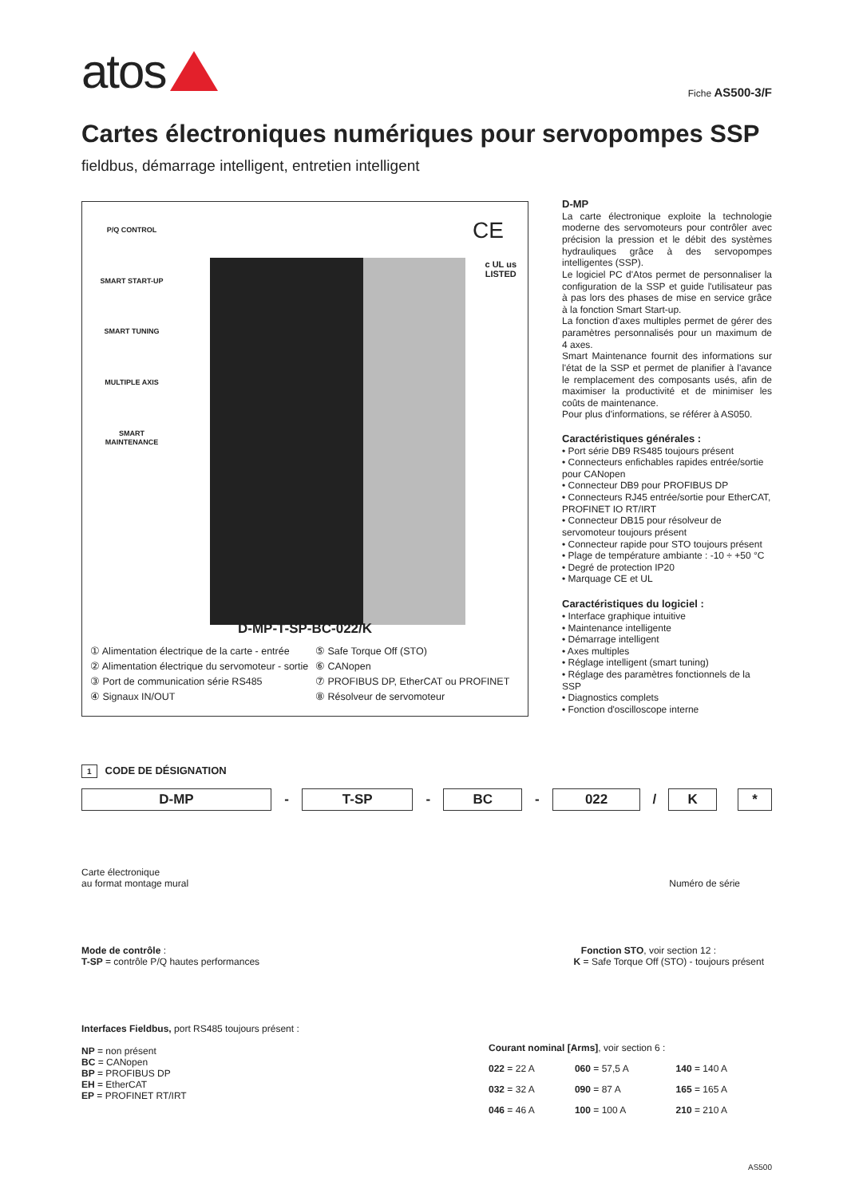atos
Fiche AS500-3/F
Cartes électroniques numériques pour servopompes SSP
fieldbus, démarrage intelligent, entretien intelligent
P/Q CONTROL
SMART START-UP
SMART TUNING
MULTIPLE AXIS
SMART MAINTENANCE
CE
c UL us
LISTED
D-MP-T-SP-BC-022/K
① Alimentation électrique de la carte - entrée
⑤ Safe Torque Off (STO)
② Alimentation électrique du servomoteur - sortie
⑥ CANopen
③ Port de communication série RS485
⑦ PROFIBUS DP, EtherCAT ou PROFINET
④ Signaux IN/OUT
⑧ Résolveur de servomoteur
D-MP
La carte électronique exploite la technologie moderne des servomoteurs pour contrôler avec précision la pression et le débit des systèmes hydrauliques grâce à des servopompes intelligentes (SSP).
Le logiciel PC d'Atos permet de personnaliser la configuration de la SSP et guide l'utilisateur pas à pas lors des phases de mise en service grâce à la fonction Smart Start-up.
La fonction d'axes multiples permet de gérer des paramètres personnalisés pour un maximum de 4 axes.
Smart Maintenance fournit des informations sur l'état de la SSP et permet de planifier à l'avance le remplacement des composants usés, afin de maximiser la productivité et de minimiser les coûts de maintenance.
Pour plus d'informations, se référer à AS050.
Caractéristiques générales :
• Port série DB9 RS485 toujours présent
• Connecteurs enfichables rapides entrée/sortie pour CANopen
• Connecteur DB9 pour PROFIBUS DP
• Connecteurs RJ45 entrée/sortie pour EtherCAT, PROFINET IO RT/IRT
• Connecteur DB15 pour résolveur de servomoteur toujours présent
• Connecteur rapide pour STO toujours présent
• Plage de température ambiante : -10 ÷ +50 °C
• Degré de protection IP20
• Marquage CE et UL
Caractéristiques du logiciel :
• Interface graphique intuitive
• Maintenance intelligente
• Démarrage intelligent
• Axes multiples
• Réglage intelligent (smart tuning)
• Réglage des paramètres fonctionnels de la SSP
• Diagnostics complets
• Fonction d'oscilloscope interne
1 CODE DE DÉSIGNATION
| D-MP | - | T-SP | - | BC | - | 022 | / | K | | * |
| --- | --- | --- | --- | --- | --- | --- | --- | --- | --- | --- |
Carte électronique
au format montage mural Numéro de série
Mode de contrôle : Fonction STO, voir section 12 :
T-SP = contrôle P/Q hautes performances K = Safe Torque Off (STO) - toujours présent
Interfaces Fieldbus, port RS485 toujours présent :
NP = non présent
BC = CANopen
BP = PROFIBUS DP
EH = EtherCAT
EP = PROFINET RT/IRT
Courant nominal [Arms], voir section 6 :
| 022 = 22 A | 060 = 57,5 A | 140 = 140 A |
| 032 = 32 A | 090 = 87 A | 165 = 165 A |
| 046 = 46 A | 100 = 100 A | 210 = 210 A |
AS500